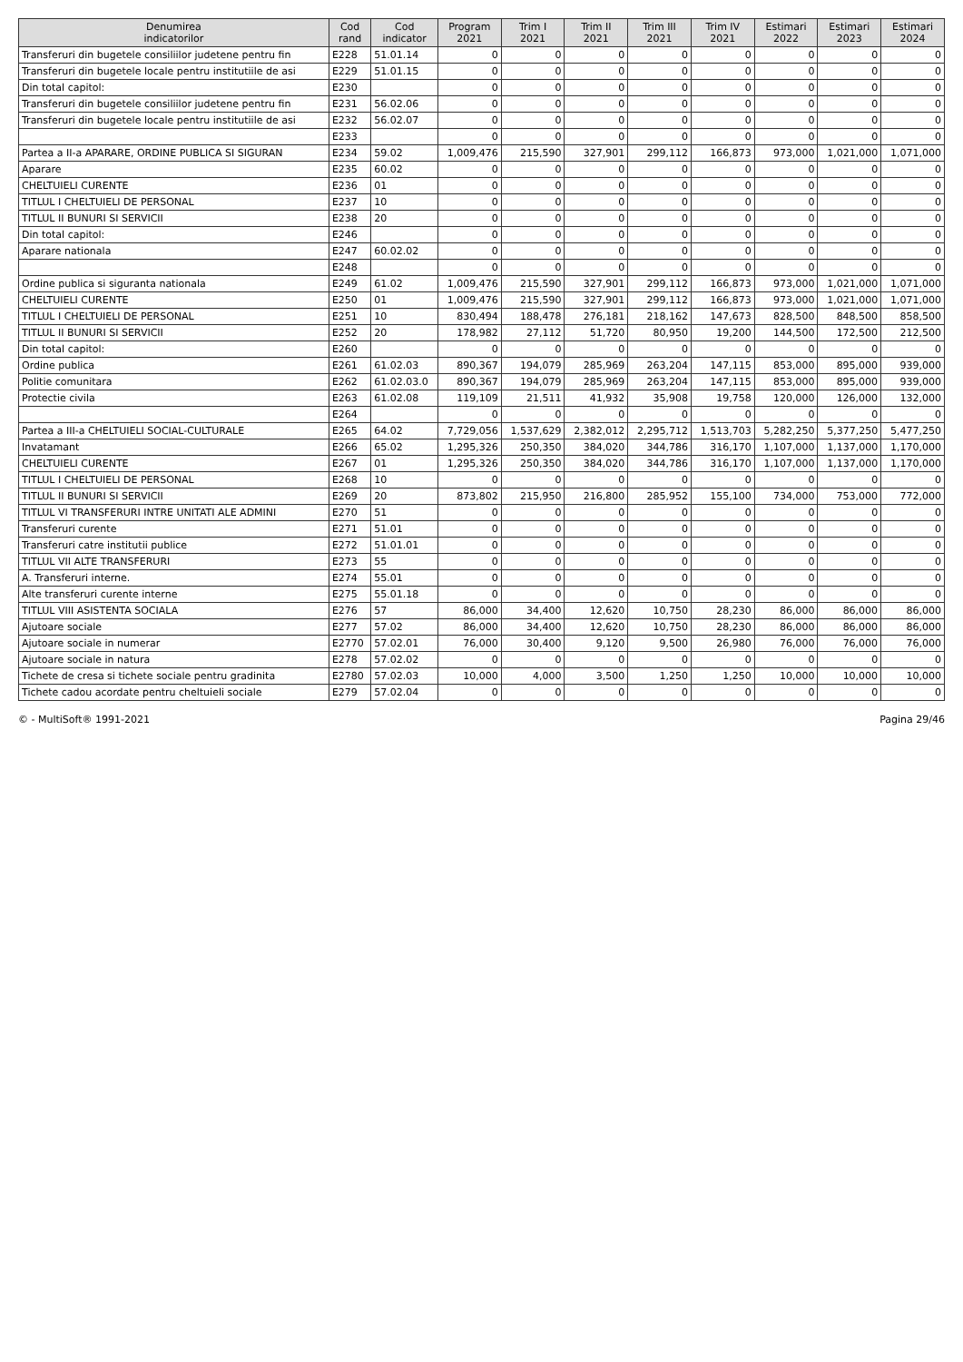| Denumirea indicatorilor | Cod rand | Cod indicator | Program 2021 | Trim I 2021 | Trim II 2021 | Trim III 2021 | Trim IV 2021 | Estimari 2022 | Estimari 2023 | Estimari 2024 |
| --- | --- | --- | --- | --- | --- | --- | --- | --- | --- | --- |
| Transferuri din bugetele consiliilor judetene pentru fin | E228 | 51.01.14 | 0 | 0 | 0 | 0 | 0 | 0 | 0 | 0 |
| Transferuri din bugetele locale pentru institutiile de asi | E229 | 51.01.15 | 0 | 0 | 0 | 0 | 0 | 0 | 0 | 0 |
| Din total capitol: | E230 | | 0 | 0 | 0 | 0 | 0 | 0 | 0 | 0 |
| Transferuri din bugetele consiliilor judetene pentru fin | E231 | 56.02.06 | 0 | 0 | 0 | 0 | 0 | 0 | 0 | 0 |
| Transferuri din bugetele locale pentru institutiile de asi | E232 | 56.02.07 | 0 | 0 | 0 | 0 | 0 | 0 | 0 | 0 |
| | E233 | | 0 | 0 | 0 | 0 | 0 | 0 | 0 | 0 |
| Partea a II-a APARARE, ORDINE PUBLICA SI SIGURAN | E234 | 59.02 | 1,009,476 | 215,590 | 327,901 | 299,112 | 166,873 | 973,000 | 1,021,000 | 1,071,000 |
| Aparare | E235 | 60.02 | 0 | 0 | 0 | 0 | 0 | 0 | 0 | 0 |
| CHELTUIELI CURENTE | E236 | 01 | 0 | 0 | 0 | 0 | 0 | 0 | 0 | 0 |
| TITLUL I CHELTUIELI DE PERSONAL | E237 | 10 | 0 | 0 | 0 | 0 | 0 | 0 | 0 | 0 |
| TITLUL II BUNURI SI SERVICII | E238 | 20 | 0 | 0 | 0 | 0 | 0 | 0 | 0 | 0 |
| Din total capitol: | E246 | | 0 | 0 | 0 | 0 | 0 | 0 | 0 | 0 |
| Aparare nationala | E247 | 60.02.02 | 0 | 0 | 0 | 0 | 0 | 0 | 0 | 0 |
| | E248 | | 0 | 0 | 0 | 0 | 0 | 0 | 0 | 0 |
| Ordine publica si siguranta nationala | E249 | 61.02 | 1,009,476 | 215,590 | 327,901 | 299,112 | 166,873 | 973,000 | 1,021,000 | 1,071,000 |
| CHELTUIELI CURENTE | E250 | 01 | 1,009,476 | 215,590 | 327,901 | 299,112 | 166,873 | 973,000 | 1,021,000 | 1,071,000 |
| TITLUL I CHELTUIELI DE PERSONAL | E251 | 10 | 830,494 | 188,478 | 276,181 | 218,162 | 147,673 | 828,500 | 848,500 | 858,500 |
| TITLUL II BUNURI SI SERVICII | E252 | 20 | 178,982 | 27,112 | 51,720 | 80,950 | 19,200 | 144,500 | 172,500 | 212,500 |
| Din total capitol: | E260 | | 0 | 0 | 0 | 0 | 0 | 0 | 0 | 0 |
| Ordine publica | E261 | 61.02.03 | 890,367 | 194,079 | 285,969 | 263,204 | 147,115 | 853,000 | 895,000 | 939,000 |
| Politie comunitara | E262 | 61.02.03.0 | 890,367 | 194,079 | 285,969 | 263,204 | 147,115 | 853,000 | 895,000 | 939,000 |
| Protectie civila | E263 | 61.02.08 | 119,109 | 21,511 | 41,932 | 35,908 | 19,758 | 120,000 | 126,000 | 132,000 |
| | E264 | | 0 | 0 | 0 | 0 | 0 | 0 | 0 | 0 |
| Partea a III-a CHELTUIELI SOCIAL-CULTURALE | E265 | 64.02 | 7,729,056 | 1,537,629 | 2,382,012 | 2,295,712 | 1,513,703 | 5,282,250 | 5,377,250 | 5,477,250 |
| Invatamant | E266 | 65.02 | 1,295,326 | 250,350 | 384,020 | 344,786 | 316,170 | 1,107,000 | 1,137,000 | 1,170,000 |
| CHELTUIELI CURENTE | E267 | 01 | 1,295,326 | 250,350 | 384,020 | 344,786 | 316,170 | 1,107,000 | 1,137,000 | 1,170,000 |
| TITLUL I CHELTUIELI DE PERSONAL | E268 | 10 | 0 | 0 | 0 | 0 | 0 | 0 | 0 | 0 |
| TITLUL II BUNURI SI SERVICII | E269 | 20 | 873,802 | 215,950 | 216,800 | 285,952 | 155,100 | 734,000 | 753,000 | 772,000 |
| TITLUL VI TRANSFERURI INTRE UNITATI ALE ADMINI | E270 | 51 | 0 | 0 | 0 | 0 | 0 | 0 | 0 | 0 |
| Transferuri curente | E271 | 51.01 | 0 | 0 | 0 | 0 | 0 | 0 | 0 | 0 |
| Transferuri catre institutii publice | E272 | 51.01.01 | 0 | 0 | 0 | 0 | 0 | 0 | 0 | 0 |
| TITLUL VII ALTE TRANSFERURI | E273 | 55 | 0 | 0 | 0 | 0 | 0 | 0 | 0 | 0 |
| A. Transferuri interne. | E274 | 55.01 | 0 | 0 | 0 | 0 | 0 | 0 | 0 | 0 |
| Alte transferuri curente interne | E275 | 55.01.18 | 0 | 0 | 0 | 0 | 0 | 0 | 0 | 0 |
| TITLUL VIII ASISTENTA SOCIALA | E276 | 57 | 86,000 | 34,400 | 12,620 | 10,750 | 28,230 | 86,000 | 86,000 | 86,000 |
| Ajutoare sociale | E277 | 57.02 | 86,000 | 34,400 | 12,620 | 10,750 | 28,230 | 86,000 | 86,000 | 86,000 |
| Ajutoare sociale in numerar | E2770 | 57.02.01 | 76,000 | 30,400 | 9,120 | 9,500 | 26,980 | 76,000 | 76,000 | 76,000 |
| Ajutoare sociale in natura | E278 | 57.02.02 | 0 | 0 | 0 | 0 | 0 | 0 | 0 | 0 |
| Tichete de cresa si tichete sociale pentru gradinita | E2780 | 57.02.03 | 10,000 | 4,000 | 3,500 | 1,250 | 1,250 | 10,000 | 10,000 | 10,000 |
| Tichete cadou acordate pentru cheltuieli sociale | E279 | 57.02.04 | 0 | 0 | 0 | 0 | 0 | 0 | 0 | 0 |
© - MultiSoft® 1991-2021 Pagina 29/46